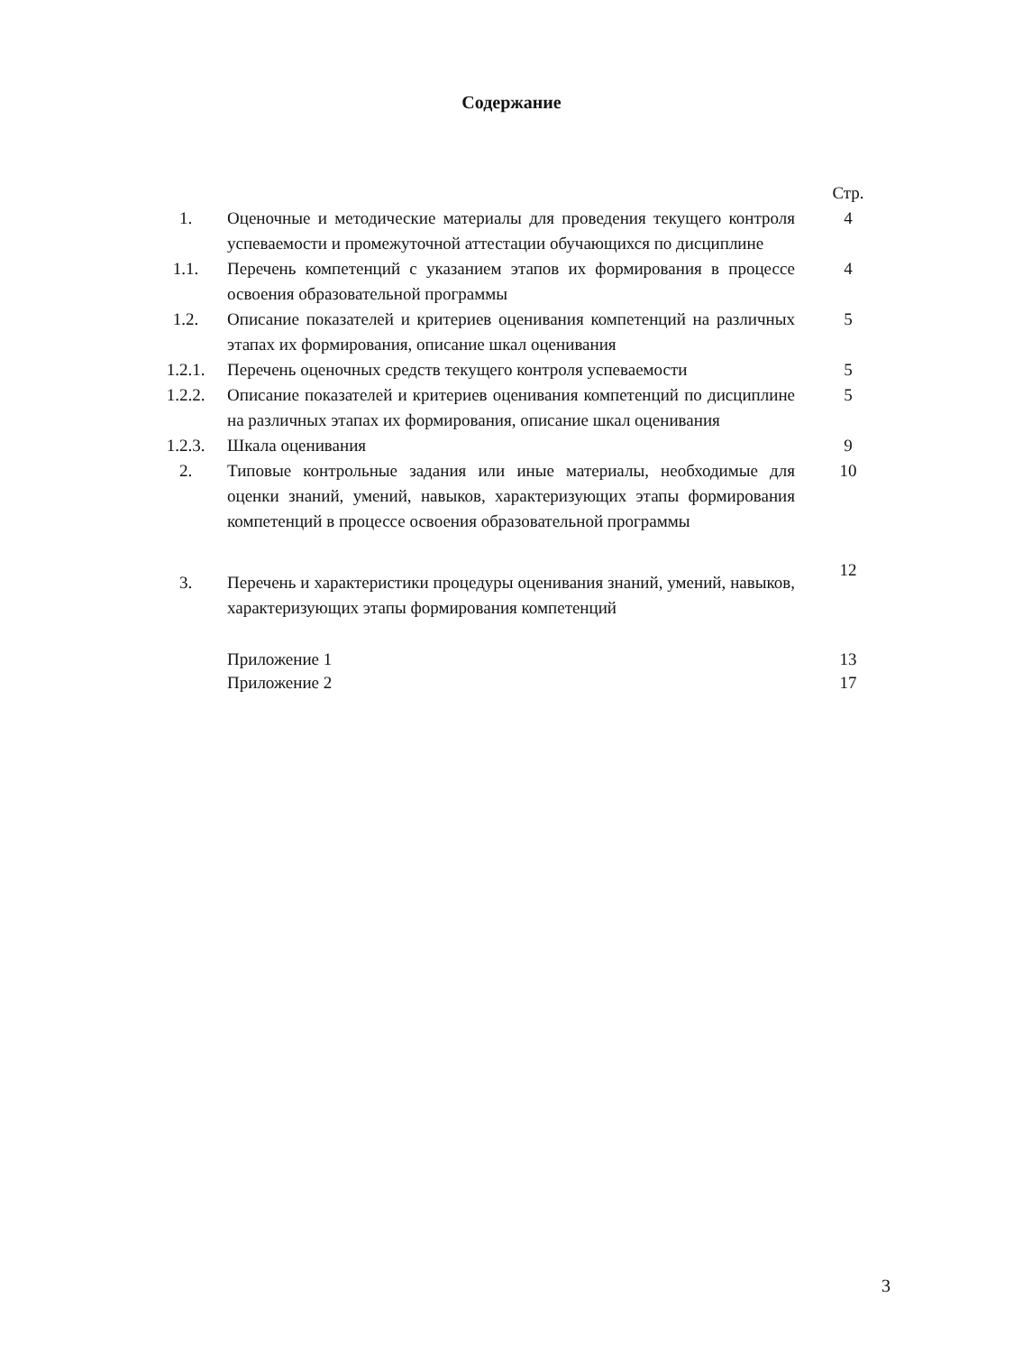Содержание
| | | Стр. |
| 1. | Оценочные и методические материалы для проведения текущего контроля успеваемости и промежуточной аттестации обучающихся по дисциплине | 4 |
| 1.1. | Перечень компетенций с указанием этапов их формирования в процессе освоения образовательной программы | 4 |
| 1.2. | Описание показателей и критериев оценивания компетенций на различных этапах их формирования, описание шкал оценивания | 5 |
| 1.2.1. | Перечень оценочных средств текущего контроля успеваемости | 5 |
| 1.2.2. | Описание показателей и критериев оценивания компетенций по дисциплине на различных этапах их формирования, описание шкал оценивания | 5 |
| 1.2.3. | Шкала оценивания | 9 |
| 2. | Типовые контрольные задания или иные материалы, необходимые для оценки знаний, умений, навыков, характеризующих этапы формирования компетенций в процессе освоения образовательной программы | 10 |
| 3. | Перечень и характеристики процедуры оценивания знаний, умений, навыков, характеризующих этапы формирования компетенций | 12 |
| | Приложение 1 Приложение 2 | 13 17 |
3